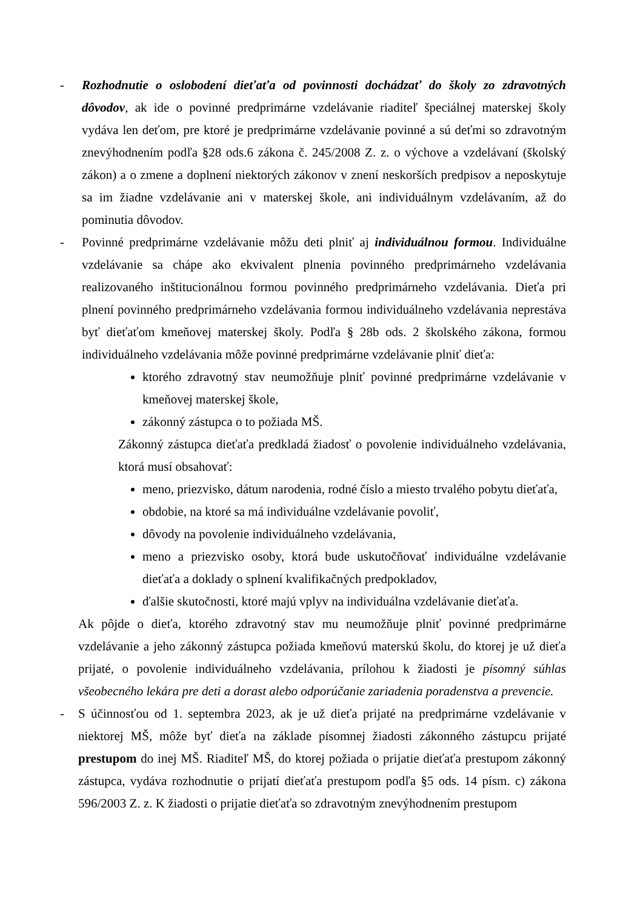- Rozhodnutie o oslobodení dieťaťa od povinnosti dochádzať do školy zo zdravotných dôvodov, ak ide o povinné predprimárne vzdelávanie riaditeľ špeciálnej materskej školy vydáva len deťom, pre ktoré je predprimárne vzdelávanie povinné a sú deťmi so zdravotným znevýhodnením podľa §28 ods.6 zákona č. 245/2008 Z. z. o výchove a vzdelávaní (školský zákon) a o zmene a doplnení niektorých zákonov v znení neskorších predpisov a neposkytuje sa im žiadne vzdelávanie ani v materskej škole, ani individuálnym vzdelávaním, až do pominutia dôvodov.
- Povinné predprimárne vzdelávanie môžu deti plniť aj individuálnou formou. Individuálne vzdelávanie sa chápe ako ekvivalent plnenia povinného predprimárneho vzdelávania realizovaného inštitucionálnou formou povinného predprimárneho vzdelávania. Dieťa pri plnení povinného predprimárneho vzdelávania formou individuálneho vzdelávania neprestáva byť dieťaťom kmeňovej materskej školy. Podľa § 28b ods. 2 školského zákona, formou individuálneho vzdelávania môže povinné predprimárne vzdelávanie plniť dieťa:
ktorého zdravotný stav neumožňuje plniť povinné predprimárne vzdelávanie v kmeňovej materskej škole,
zákonný zástupca o to požiada MŠ.
Zákonný zástupca dieťaťa predkladá žiadosť o povolenie individuálneho vzdelávania, ktorá musí obsahovať:
meno, priezvisko, dátum narodenia, rodné číslo a miesto trvalého pobytu dieťaťa,
obdobie, na ktoré sa má individuálne vzdelávanie povoliť,
dôvody na povolenie individuálneho vzdelávania,
meno a priezvisko osoby, ktorá bude uskutočňovať individuálne vzdelávanie dieťaťa a doklady o splnení kvalifikačných predpokladov,
ďalšie skutočnosti, ktoré majú vplyv na individuálna vzdelávanie dieťaťa.
Ak pôjde o dieťa, ktorého zdravotný stav mu neumožňuje plniť povinné predprimárne vzdelávanie a jeho zákonný zástupca požiada kmeňovú materskú školu, do ktorej je už dieťa prijaté, o povolenie individuálneho vzdelávania, prílohou k žiadosti je písomný súhlas všeobecného lekára pre deti a dorast alebo odporúčanie zariadenia poradenstva a prevencie.
- S účinnosťou od 1. septembra 2023, ak je už dieťa prijaté na predprimárne vzdelávanie v niektorej MŠ, môže byť dieťa na základe písomnej žiadosti zákonného zástupcu prijaté prestupom do inej MŠ. Riaditeľ MŠ, do ktorej požiada o prijatie dieťaťa prestupom zákonný zástupca, vydáva rozhodnutie o prijatí dieťaťa prestupom podľa §5 ods. 14 písm. c) zákona 596/2003 Z. z. K žiadosti o prijatie dieťaťa so zdravotným znevýhodnením prestupom